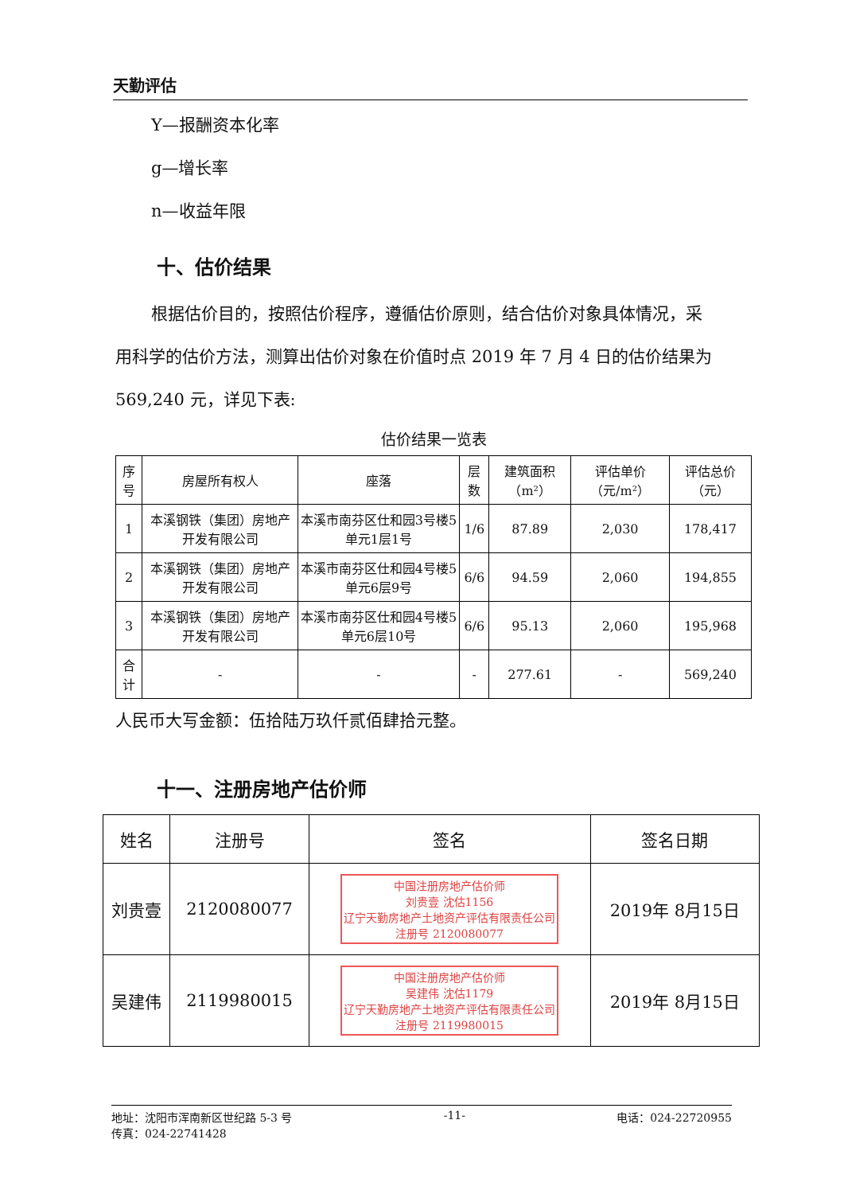天勤评估
Y—报酬资本化率
g—增长率
n—收益年限
十、估价结果
根据估价目的，按照估价程序，遵循估价原则，结合估价对象具体情况，采
用科学的估价方法，测算出估价对象在价值时点 2019 年 7 月 4 日的估价结果为
569,240 元，详见下表:
估价结果一览表
| 序号 | 房屋所有权人 | 座落 | 层数 | 建筑面积（m²） | 评估单价（元/m²） | 评估总价（元） |
| --- | --- | --- | --- | --- | --- | --- |
| 1 | 本溪钢铁（集团）房地产开发有限公司 | 本溪市南芬区仕和园3号楼5单元1层1号 | 1/6 | 87.89 | 2,030 | 178,417 |
| 2 | 本溪钢铁（集团）房地产开发有限公司 | 本溪市南芬区仕和园4号楼5单元6层9号 | 6/6 | 94.59 | 2,060 | 194,855 |
| 3 | 本溪钢铁（集团）房地产开发有限公司 | 本溪市南芬区仕和园4号楼5单元6层10号 | 6/6 | 95.13 | 2,060 | 195,968 |
| 合计 | - | - | - | 277.61 | - | 569,240 |
人民币大写金额：伍拾陆万玖仟贰佰肆拾元整。
十一、注册房地产估价师
| 姓名 | 注册号 | 签名 | 签名日期 |
| --- | --- | --- | --- |
| 刘贵壹 | 2120080077 | 中国注册房地产估价师 刘贵壹 沈估1156 辽宁天勤房地产土地资产评估有限责任公司 注册号 2120080077 | 2019年 8月15日 |
| 吴建伟 | 2119980015 | 中国注册房地产估价师 吴建伟 沈估1179 辽宁天勤房地产土地资产评估有限责任公司 注册号 2119980015 | 2019年 8月15日 |
地址：沈阳市浑南新区世纪路 5-3 号
传真：024-22741428
-11- 电话：024-22720955